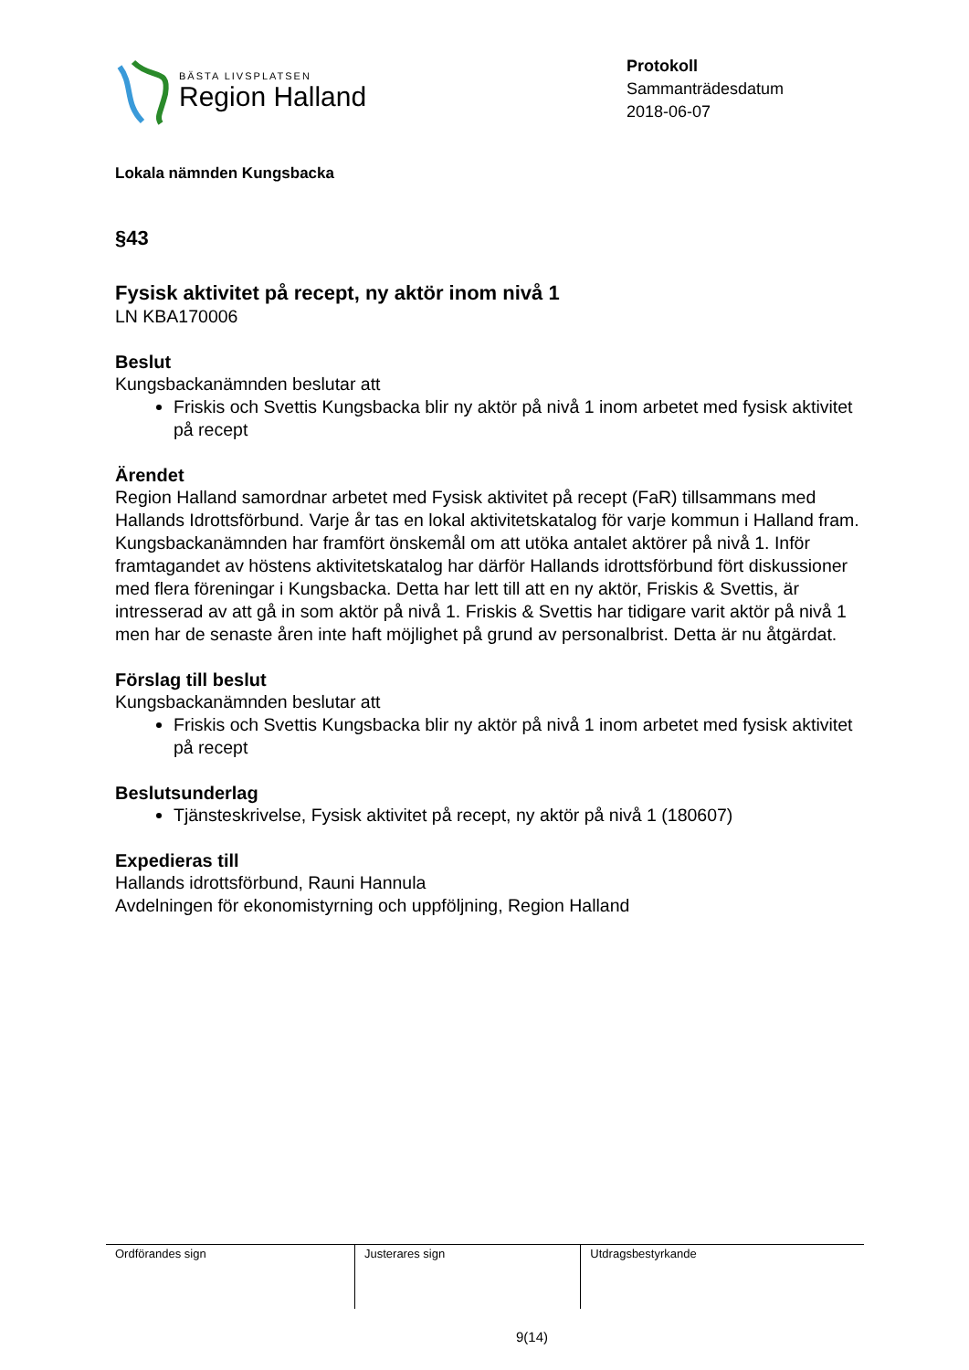BÄSTA LIVSPLATSEN
Region Halland
Protokoll
Sammanträdesdatum
2018-06-07
Lokala nämnden Kungsbacka
§43
Fysisk aktivitet på recept, ny aktör inom nivå 1
LN KBA170006
Beslut
Kungsbackanämnden beslutar att
Friskis och Svettis Kungsbacka blir ny aktör på nivå 1 inom arbetet med fysisk aktivitet på recept
Ärendet
Region Halland samordnar arbetet med Fysisk aktivitet på recept (FaR) tillsammans med Hallands Idrottsförbund. Varje år tas en lokal aktivitetskatalog för varje kommun i Halland fram.
Kungsbackanämnden har framfört önskemål om att utöka antalet aktörer på nivå 1. Inför framtagandet av höstens aktivitetskatalog har därför Hallands idrottsförbund fört diskussioner med flera föreningar i Kungsbacka. Detta har lett till att en ny aktör, Friskis & Svettis, är intresserad av att gå in som aktör på nivå 1. Friskis & Svettis har tidigare varit aktör på nivå 1 men har de senaste åren inte haft möjlighet på grund av personalbrist. Detta är nu åtgärdat.
Förslag till beslut
Kungsbackanämnden beslutar att
Friskis och Svettis Kungsbacka blir ny aktör på nivå 1 inom arbetet med fysisk aktivitet på recept
Beslutsunderlag
Tjänsteskrivelse, Fysisk aktivitet på recept, ny aktör på nivå 1 (180607)
Expedieras till
Hallands idrottsförbund, Rauni Hannula
Avdelningen för ekonomistyrning och uppföljning, Region Halland
| Ordförandes sign | Justerares sign | Utdragsbestyrkande |
9(14)